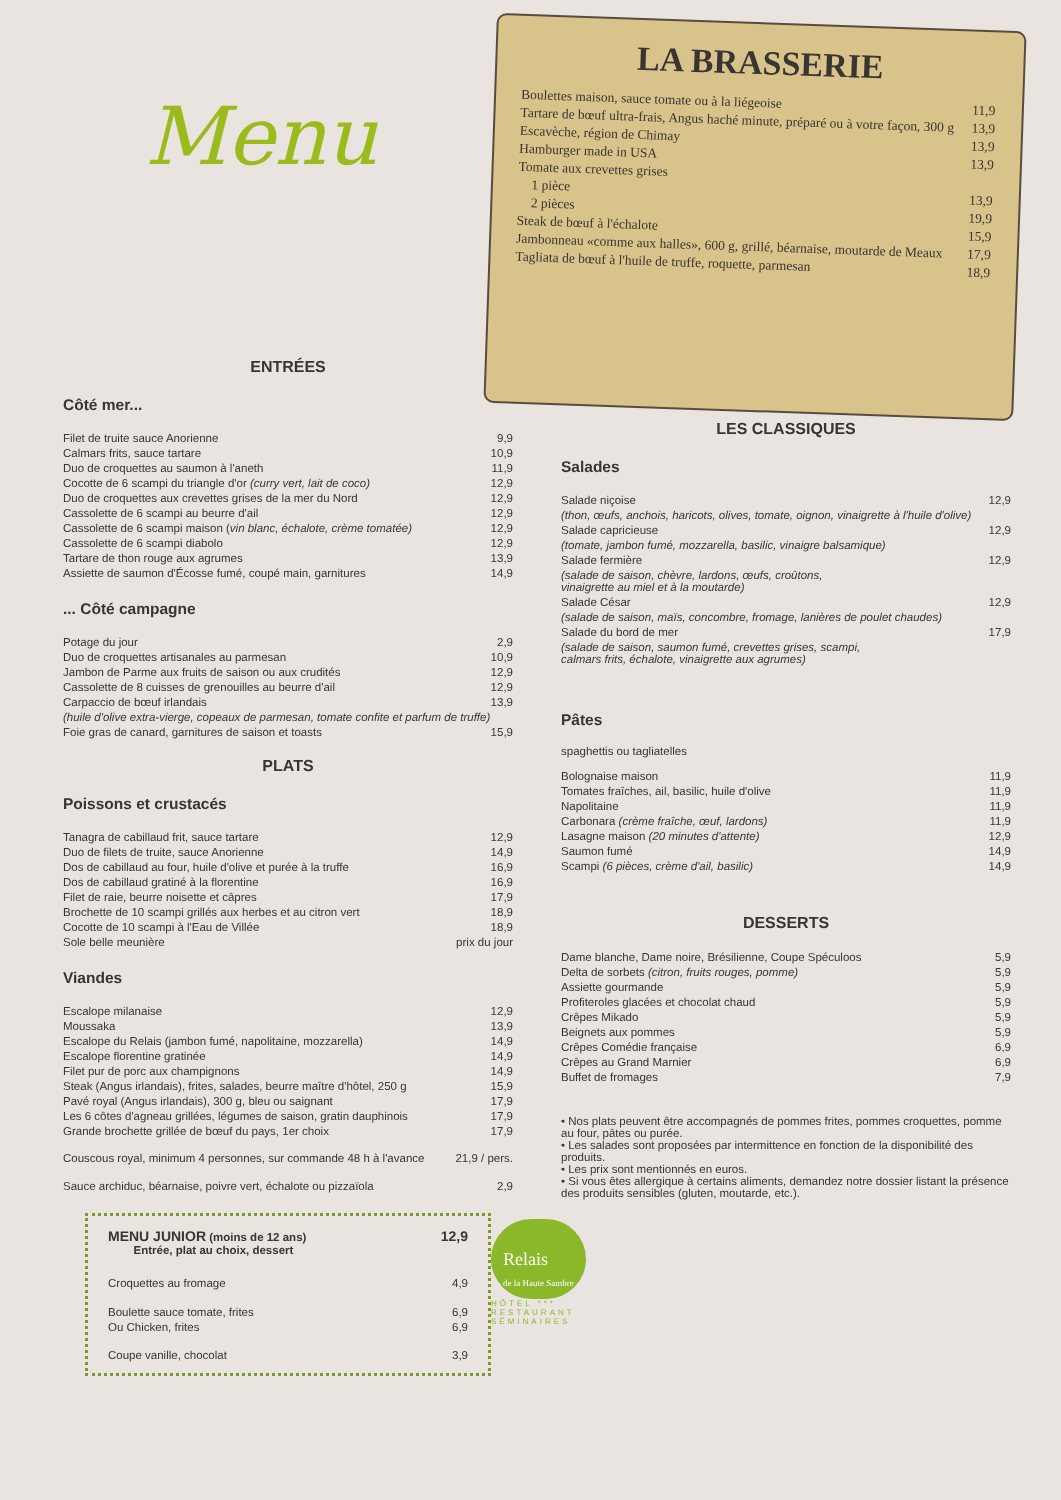Menu
LA BRASSERIE
| Boulettes maison, sauce tomate ou à la liégeoise | 11,9 |
| Tartare de bœuf ultra-frais, Angus haché minute, préparé ou à votre façon, 300 g | 13,9 |
| Escavèche, région de Chimay | 13,9 |
| Hamburger made in USA | 13,9 |
| Tomate aux crevettes grises | |
| 1 pièce | 13,9 |
| 2 pièces | 19,9 |
| Steak de bœuf à l'échalote | 15,9 |
| Jambonneau «comme aux halles», 600 g, grillé, béarnaise, moutarde de Meaux | 17,9 |
| Tagliata de bœuf à l'huile de truffe, roquette, parmesan | 18,9 |
ENTRÉES
Côté mer...
| Filet de truite sauce Anorienne | 9,9 |
| Calmars frits, sauce tartare | 10,9 |
| Duo de croquettes au saumon à l'aneth | 11,9 |
| Cocotte de 6 scampi du triangle d'or (curry vert, lait de coco) | 12,9 |
| Duo de croquettes aux crevettes grises de la mer du Nord | 12,9 |
| Cassolette de 6 scampi au beurre d'ail | 12,9 |
| Cassolette de 6 scampi maison ( vin blanc, échalote, crème tomatée) | 12,9 |
| Cassolette de 6 scampi diabolo | 12,9 |
| Tartare de thon rouge aux agrumes | 13,9 |
| Assiette de saumon d'Écosse fumé, coupé main, garnitures | 14,9 |
... Côté campagne
| Potage du jour | 2,9 |
| Duo de croquettes artisanales au parmesan | 10,9 |
| Jambon de Parme aux fruits de saison ou aux crudités | 12,9 |
| Cassolette de 8 cuisses de grenouilles au beurre d'ail | 12,9 |
| Carpaccio de bœuf irlandais | 13,9 |
| (huile d'olive extra-vierge, copeaux de parmesan, tomate confite et parfum de truffe) | |
| Foie gras de canard, garnitures de saison et toasts | 15,9 |
PLATS
Poissons et crustacés
| Tanagra de cabillaud frit, sauce tartare | 12,9 |
| Duo de filets de truite, sauce Anorienne | 14,9 |
| Dos de cabillaud au four, huile d'olive et purée à la truffe | 16,9 |
| Dos de cabillaud gratiné à la florentine | 16,9 |
| Filet de raie, beurre noisette et câpres | 17,9 |
| Brochette de 10 scampi grillés aux herbes et au citron vert | 18,9 |
| Cocotte de 10 scampi à l'Eau de Villée | 18,9 |
| Sole belle meunière | prix du jour |
Viandes
| Escalope milanaise | 12,9 |
| Moussaka | 13,9 |
| Escalope du Relais (jambon fumé, napolitaine, mozzarella) | 14,9 |
| Escalope florentine gratinée | 14,9 |
| Filet pur de porc aux champignons | 14,9 |
| Steak (Angus irlandais), frites, salades, beurre maître d'hôtel, 250 g | 15,9 |
| Pavé royal (Angus irlandais), 300 g, bleu ou saignant | 17,9 |
| Les 6 côtes d'agneau grillées, légumes de saison, gratin dauphinois | 17,9 |
| Grande brochette grillée de bœuf du pays, 1er choix | 17,9 |
| Couscous royal, minimum 4 personnes, sur commande 48 h à l'avance | 21,9 / pers. |
| Sauce archiduc, béarnaise, poivre vert, échalote ou pizzaïola | 2,9 |
| MENU JUNIOR (moins de 12 ans) Entrée, plat au choix, dessert | 12,9 |
| Croquettes au fromage | 4,9 |
| Boulette sauce tomate, frites | 6,9 |
| Ou Chicken, frites | 6,9 |
| Coupe vanille, chocolat | 3,9 |
LES CLASSIQUES
Salades
| Salade niçoise | 12,9 |
| (thon, œufs, anchois, haricots, olives, tomate, oignon, vinaigrette à l'huile d'olive) | |
| Salade capricieuse | 12,9 |
| (tomate, jambon fumé, mozzarella, basilic, vinaigre balsamique) | |
| Salade fermière | 12,9 |
| (salade de saison, chèvre, lardons, œufs, croûtons, vinaigrette au miel et à la moutarde) | |
| Salade César | 12,9 |
| (salade de saison, maïs, concombre, fromage, lanières de poulet chaudes) | |
| Salade du bord de mer | 17,9 |
| (salade de saison, saumon fumé, crevettes grises, scampi, calmars frits, échalote, vinaigrette aux agrumes) | |
Pâtes
spaghettis ou tagliatelles
| Bolognaise maison | 11,9 |
| Tomates fraîches, ail, basilic, huile d'olive | 11,9 |
| Napolitaine | 11,9 |
| Carbonara (crème fraîche, œuf, lardons) | 11,9 |
| Lasagne maison (20 minutes d'attente) | 12,9 |
| Saumon fumé | 14,9 |
| Scampi (6 pièces, crème d'ail, basilic) | 14,9 |
DESSERTS
| Dame blanche, Dame noire, Brésilienne, Coupe Spéculoos | 5,9 |
| Delta de sorbets (citron, fruits rouges, pomme) | 5,9 |
| Assiette gourmande | 5,9 |
| Profiteroles glacées et chocolat chaud | 5,9 |
| Crêpes Mikado | 5,9 |
| Beignets aux pommes | 5,9 |
| Crêpes Comédie française | 6,9 |
| Crêpes au Grand Marnier | 6,9 |
| Buffet de fromages | 7,9 |
• Nos plats peuvent être accompagnés de pommes frites, pommes croquettes, pomme au four, pâtes ou purée.
• Les salades sont proposées par intermittence en fonction de la disponibilité des produits.
• Les prix sont mentionnés en euros.
• Si vous êtes allergique à certains aliments, demandez notre dossier listant la présence des produits sensibles (gluten, moutarde, etc.).
Relais
de la Haute Sambre
HÔTEL ***
RESTAURANT
SÉMINAIRES